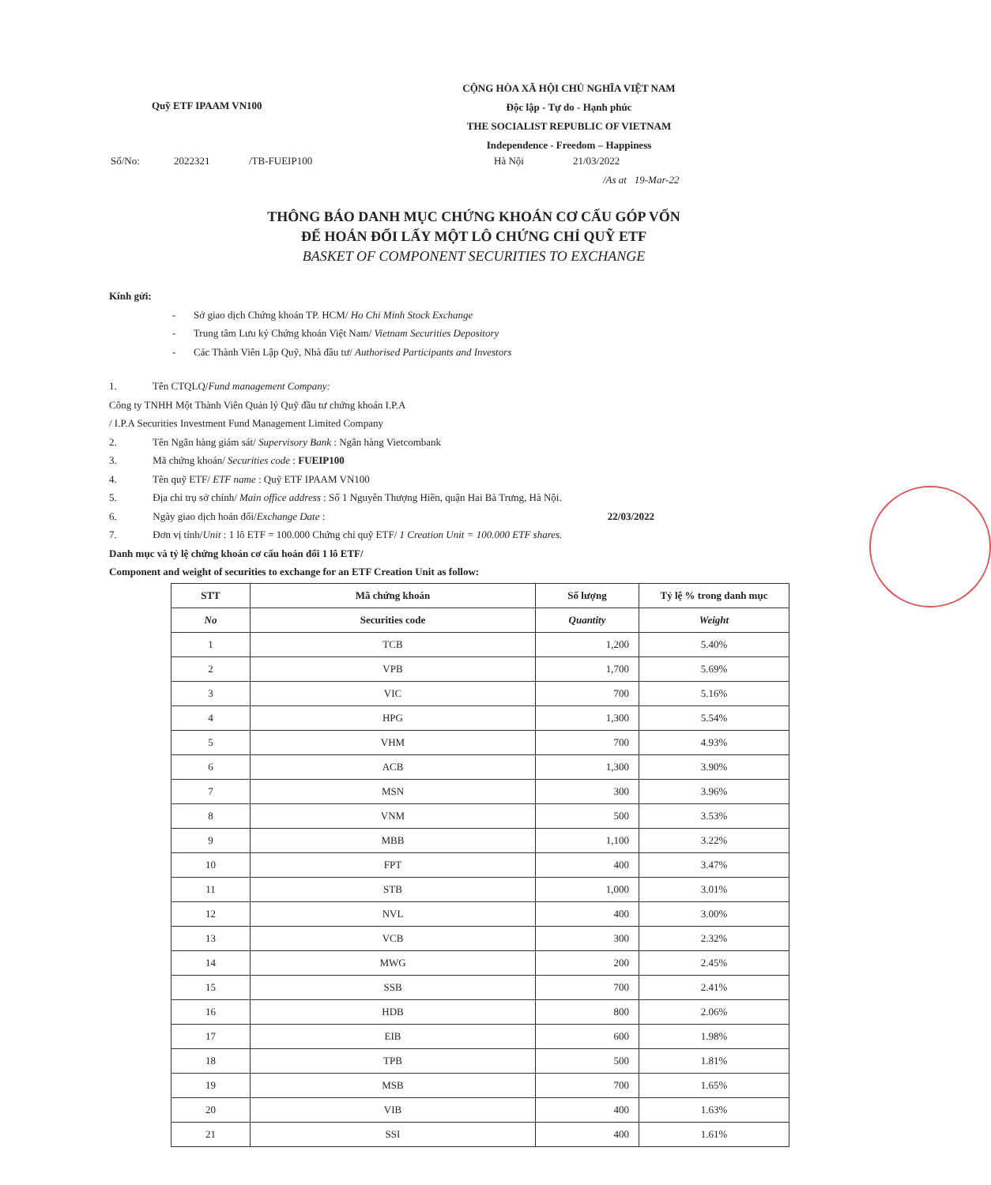Quỹ ETF IPAAM VN100
CỘNG HÒA XÃ HỘI CHỦ NGHĨA VIỆT NAM
Độc lập - Tự do - Hạnh phúc
THE SOCIALIST REPUBLIC OF VIETNAM
Independence - Freedom – Happiness
Số/No: 2022321 /TB-FUEIP100 Hà Nội 21/03/2022
/As at 19-Mar-22
THÔNG BÁO DANH MỤC CHỨNG KHOÁN CƠ CẤU GÓP VỐN
ĐỂ HOÁN ĐỔI LẤY MỘT LÔ CHỨNG CHỈ QUỸ ETF
BASKET OF COMPONENT SECURITIES TO EXCHANGE
Kính gửi:
- Sở giao dịch Chứng khoán TP. HCM/ Ho Chi Minh Stock Exchange
- Trung tâm Lưu ký Chứng khoán Việt Nam/ Vietnam Securities Depository
- Các Thành Viên Lập Quỹ, Nhà đầu tư/ Authorised Participants and Investors
1. Tên CTQLQ/Fund management Company:
Công ty TNHH Một Thành Viên Quản lý Quỹ đầu tư chứng khoán I.P.A
/ I.P.A Securities Investment Fund Management Limited Company
2. Tên Ngân hàng giám sát/ Supervisory Bank : Ngân hàng Vietcombank
3. Mã chứng khoán/ Securities code : FUEIP100
4. Tên quỹ ETF/ ETF name : Quỹ ETF IPAAM VN100
5. Địa chỉ trụ sở chính/ Main office address : Số 1 Nguyễn Thượng Hiền, quận Hai Bà Trưng, Hà Nội.
6. Ngày giao dịch hoán đổi/Exchange Date : 22/03/2022
7. Đơn vị tính/Unit : 1 lô ETF = 100.000 Chứng chỉ quỹ ETF/ 1 Creation Unit = 100.000 ETF shares.
Danh mục và tỷ lệ chứng khoán cơ cấu hoán đổi 1 lô ETF/
Component and weight of securities to exchange for an ETF Creation Unit as follow:
| STT | Mã chứng khoán | Số lượng | Tỷ lệ % trong danh mục |
| --- | --- | --- | --- |
| No | Securities code | Quantity | Weight |
| 1 | TCB | 1,200 | 5.40% |
| 2 | VPB | 1,700 | 5.69% |
| 3 | VIC | 700 | 5.16% |
| 4 | HPG | 1,300 | 5.54% |
| 5 | VHM | 700 | 4.93% |
| 6 | ACB | 1,300 | 3.90% |
| 7 | MSN | 300 | 3.96% |
| 8 | VNM | 500 | 3.53% |
| 9 | MBB | 1,100 | 3.22% |
| 10 | FPT | 400 | 3.47% |
| 11 | STB | 1,000 | 3.01% |
| 12 | NVL | 400 | 3.00% |
| 13 | VCB | 300 | 2.32% |
| 14 | MWG | 200 | 2.45% |
| 15 | SSB | 700 | 2.41% |
| 16 | HDB | 800 | 2.06% |
| 17 | EIB | 600 | 1.98% |
| 18 | TPB | 500 | 1.81% |
| 19 | MSB | 700 | 1.65% |
| 20 | VIB | 400 | 1.63% |
| 21 | SSI | 400 | 1.61% |